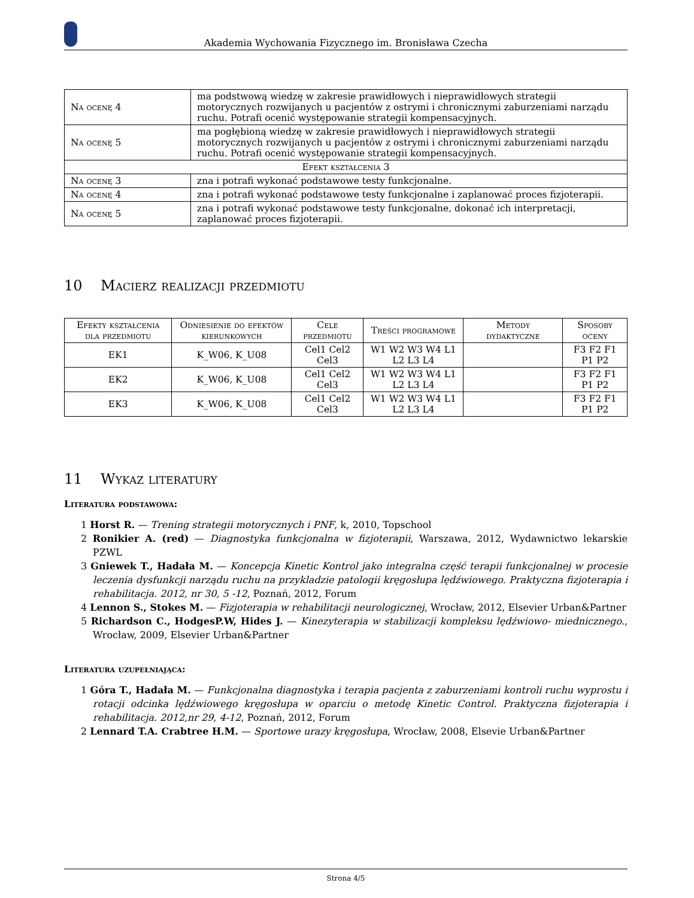Akademia Wychowania Fizycznego im. Bronisława Czecha
| Na ocenę 4 | ma podstwową wiedzę w zakresie prawidłowych i nieprawidłowych strategii motorycznych rozwijanych u pacjentów z ostrymi i chronicznymi zaburzeniami narządu ruchu. Potrafi ocenić występowanie strategii kompensacyjnych. |
| Na ocenę 5 | ma pogłębioną wiedzę w zakresie prawidłowych i nieprawidłowych strategii motorycznych rozwijanych u pacjentów z ostrymi i chronicznymi zaburzeniami narządu ruchu. Potrafi ocenić występowanie strategii kompensacyjnych. |
| Efekt kształcenia 3 | |
| Na ocenę 3 | zna i potrafi wykonać podstawowe testy funkcjonalne. |
| Na ocenę 4 | zna i potrafi wykonać podstawowe testy funkcjonalne i zaplanować proces fizjoterapii. |
| Na ocenę 5 | zna i potrafi wykonać podstawowe testy funkcjonalne, dokonać ich interpretacji, zaplanować proces fizjoterapii. |
10 Macierz realizacji przedmiotu
| Efekty kształcenia dla przedmiotu | Odniesienie do efektów kierunkowych | Cele przedmiotu | Treści programowe | Metody dydaktyczne | Sposoby oceny |
| --- | --- | --- | --- | --- | --- |
| EK1 | K_W06, K_U08 | Cel1 Cel2 Cel3 | W1 W2 W3 W4 L1 L2 L3 L4 | | F3 F2 F1 P1 P2 |
| EK2 | K_W06, K_U08 | Cel1 Cel2 Cel3 | W1 W2 W3 W4 L1 L2 L3 L4 | | F3 F2 F1 P1 P2 |
| EK3 | K_W06, K_U08 | Cel1 Cel2 Cel3 | W1 W2 W3 W4 L1 L2 L3 L4 | | F3 F2 F1 P1 P2 |
11 Wykaz literatury
Literatura podstawowa:
1 Horst R. — Trening strategii motorycznych i PNF, k, 2010, Topschool
2 Ronikier A. (red) — Diagnostyka funkcjonalna w fizjoterapii, Warszawa, 2012, Wydawnictwo lekarskie PZWL
3 Gniewek T., Hadała M. — Koncepcja Kinetic Kontrol jako integralna część terapii funkcjonalnej w procesie leczenia dysfunkcji narządu ruchu na przykladzie patologii kręgosłupa lędźwiowego. Praktyczna fizjoterapia i rehabilitacja. 2012, nr 30, 5 -12, Poznań, 2012, Forum
4 Lennon S., Stokes M. — Fizjoterapia w rehabilitacji neurologicznej, Wrocław, 2012, Elsevier Urban&Partner
5 Richardson C., HodgesP.W, Hides J. — Kinezyterapia w stabilizacji kompleksu lędźwiowo- miednicznego., Wrocław, 2009, Elsevier Urban&Partner
Literatura uzupełniająca:
1 Góra T., Hadała M. — Funkcjonalna diagnostyka i terapia pacjenta z zaburzeniami kontroli ruchu wyprostu i rotacji odcinka lędźwiowego kręgosłupa w oparciu o metodę Kinetic Control. Praktyczna fizjoterapia i rehabilitacja. 2012,nr 29, 4-12, Poznań, 2012, Forum
2 Lennard T.A. Crabtree H.M. — Sportowe urazy kręgosłupa, Wrocław, 2008, Elsevie Urban&Partner
Strona 4/5